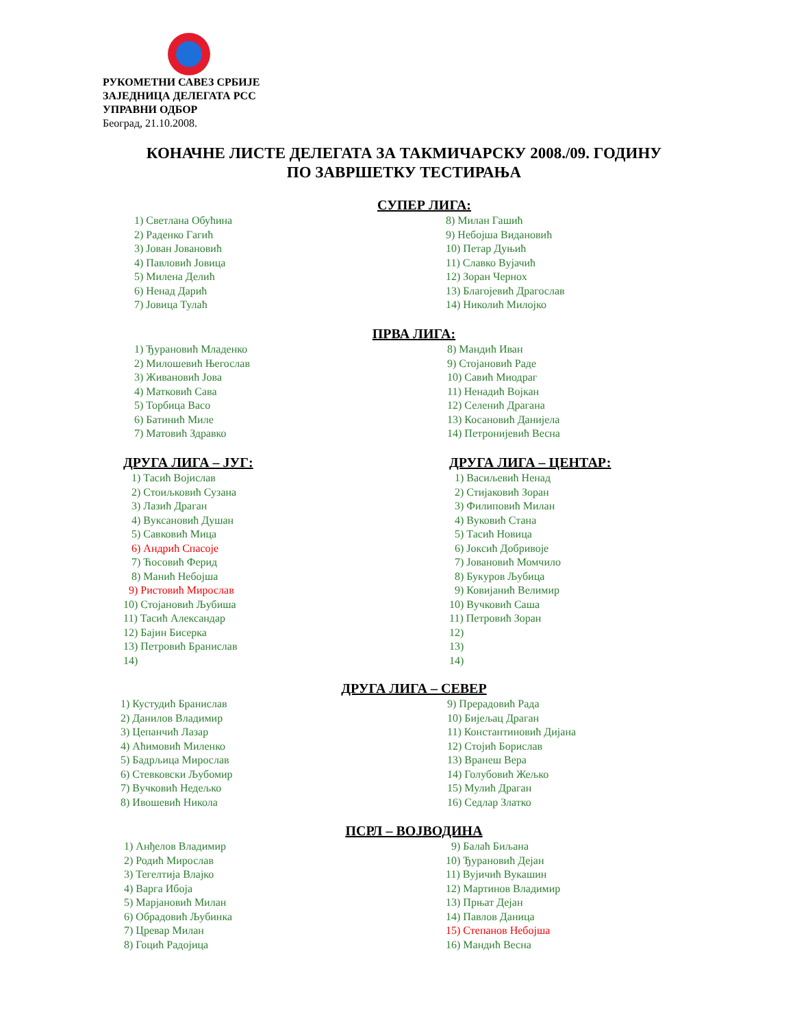РУКОМЕТНИ САВЕЗ СРБИЈЕ
ЗАЈЕДНИЦА ДЕЛЕГАТА РСС
УПРАВНИ ОДБОР
Београд, 21.10.2008.
КОНАЧНЕ ЛИСТЕ ДЕЛЕГАТА ЗА ТАКМИЧАРСКУ 2008./09. ГОДИНУ
ПО ЗАВРШЕТКУ ТЕСТИРАЊА
СУПЕР ЛИГА:
1) Светлана Обућина
2) Раденко Гагић
3) Јован Јовановић
4) Павловић Јовица
5) Милена Делић
6) Ненад Дарић
7) Јовица Тулаћ
8) Милан Гашић
9) Небојша Видановић
10) Петар Дуњић
11) Славко Вујачић
12) Зоран Чернох
13) Благојевић Драгослав
14) Николић Милојко
ПРВА ЛИГА:
1) Ђурановић Младенко
2) Милошевић Његослав
3) Живановић Јова
4) Матковић Сава
5) Торбица Васо
6) Батинић Миле
7) Матовић Здравко
8) Мандић Иван
9) Стојановић Раде
10) Савић Миодраг
11) Ненадић Војкан
12) Селенић Драгана
13) Косановић Данијела
14) Петронијевић Весна
ДРУГА ЛИГА – ЈУГ:
1) Тасић Војислав
2) Стоиљковић Сузана
3) Лазић Драган
4) Вуксановић Душан
5) Савковић Мица
6) Андрић Спасоје
7) Ћосовић Ферид
8) Манић Небојша
9) Ристовић Мирослав
10) Стојановић Љубиша
11) Тасић Александар
12) Бајин Бисерка
13) Петровић Бранислав
14)
ДРУГА ЛИГА – ЦЕНТАР:
1) Васиљевић Ненад
2) Стијаковић Зоран
3) Филиповић Милан
4) Вуковић Стана
5) Тасић Новица
6) Јоксић Добривоје
7) Јовановић Момчило
8) Букуров Љубица
9) Ковијанић Велимир
10) Вучковић Саша
11) Петровић Зоран
12)
13)
14)
ДРУГА ЛИГА – СЕВЕР
1) Кустудић Бранислав
2) Данилов Владимир
3) Цепанчић Лазар
4) Аћимовић Миленко
5) Бадрљица Мирослав
6) Стевковски Љубомир
7) Вучковић Недељко
8) Ивошевић Никола
9) Прерадовић Рада
10) Бијељац Драган
11) Константиновић Дијана
12) Стојић Борислав
13) Вранеш Вера
14) Голубовић Жељко
15) Мулић Драган
16) Седлар Златко
ПСРЛ – ВОЈВОДИНА
1) Анђелов Владимир
2) Родић Мирослав
3) Тегелтија Влајко
4) Варга Ибоја
5) Марјановић Милан
6) Обрадовић Љубинка
7) Цревар Милан
8) Гоцић Радојица
9) Балаћ Биљана
10) Ђурановић Дејан
11) Вујичић Вукашин
12) Мартинов Владимир
13) Прњат Дејан
14) Павлов Даница
15) Степанов Небојша
16) Мандић Весна